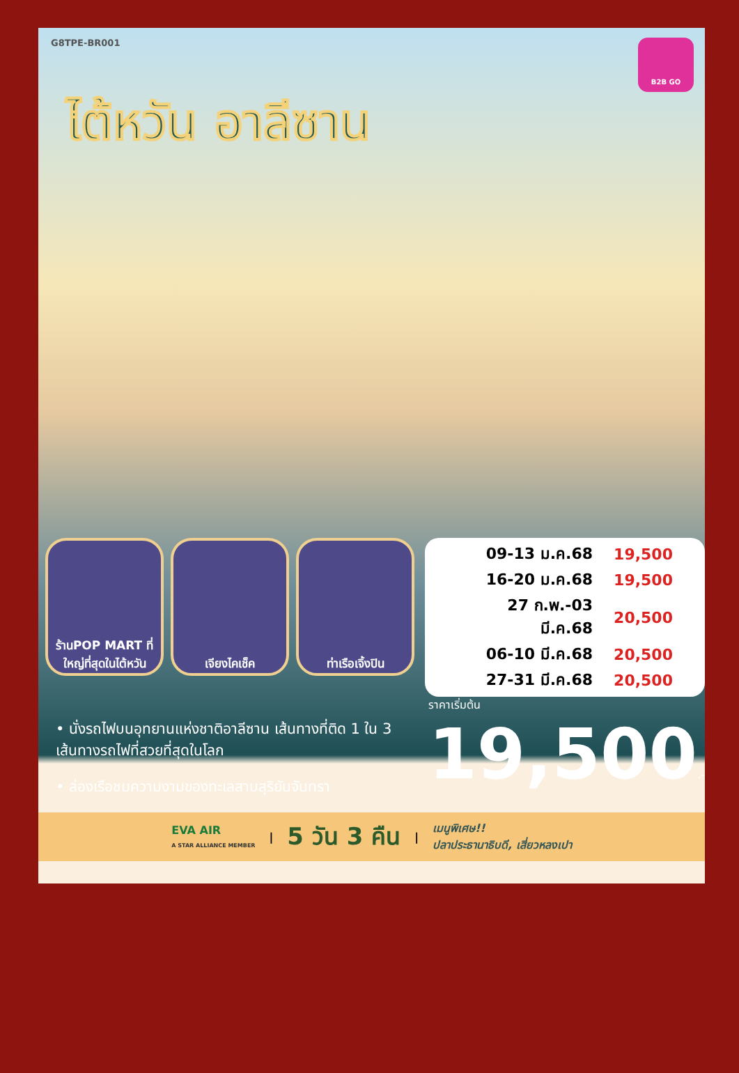G8TPE-BR001
B2B GO
ไต้หวัน อาลีซาน
ร้านPOP MART ที่ใหญ่ที่สุดในไต้หวัน
เจียงไคเช็ค ท่าเรือเจิ้งปิน
| 09-13 ม.ค.68 | 19,500 |
| 16-20 ม.ค.68 | 19,500 |
| 27 ก.พ.-03 มี.ค.68 | 20,500 |
| 06-10 มี.ค.68 | 20,500 |
| 27-31 มี.ค.68 | 20,500 |
• นั่งรถไฟบนอุทยานแห่งชาติอาลีซาน เส้นทางที่ติด 1 ใน 3 เส้นทางรถไฟที่สวยที่สุดในโลก
• ล่องเรือชมความงามของทะเลสาบสุริยันจันทรา
ราคาเริ่มต้น
19,500.-
EVA AIR
A STAR ALLIANCE MEMBER | 5 วัน 3 คืน | เมนูพิเศษ!!
ปลาประธานาธิบดี, เสี่ยวหลงเปา